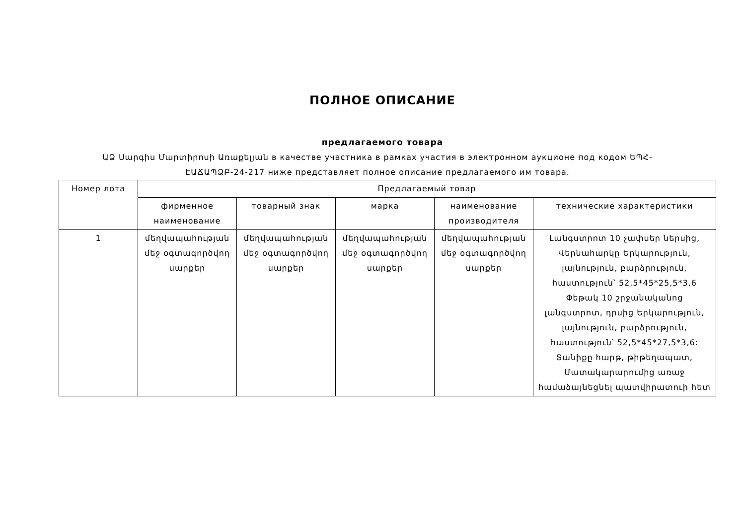ПОЛНОЕ ОПИСАНИЕ
предлагаемого товара
ԱՁ Սարգիս Մարտիրոսի Առաքելյան в качестве участника в рамках участия в электронном аукционе под кодом ԵՊՀ-ԷԱՃԱՊՁԲ-24-217 ниже представляет полное описание предлагаемого им товара.
| Номер лота | Предлагаемый товар | | | | |
| --- | --- | --- | --- | --- | --- |
| | фирменное наименование | товарный знак | марка | наименование производителя | технические характеристики |
| 1 | մեղվապահության մեջ օգտագործվող սարքեր | մեղվապահության մեջ օգտագործվող սարքեր | մեղվապահության մեջ օգտագործվող սարքեր | մեղվապահության մեջ օգտագործվող սարքեր | Լանգստրոտ 10 չափսեր ներսից, Վերնահարկը Երկարություն, լայնություն, բարձրություն, հաստություն՝ 52,5*45*25,5*3,6 Փեթակ 10 շրջանականոց լանգստրոտ, դրսից Երկարություն, լայնություն, բարձրություն, հաստություն՝ 52,5*45*27,5*3,6: Տանիքը հարթ, թիթեղապատ, Մատակարարումից առաջ համաձայնեցնել պատվիրատուի հետ |